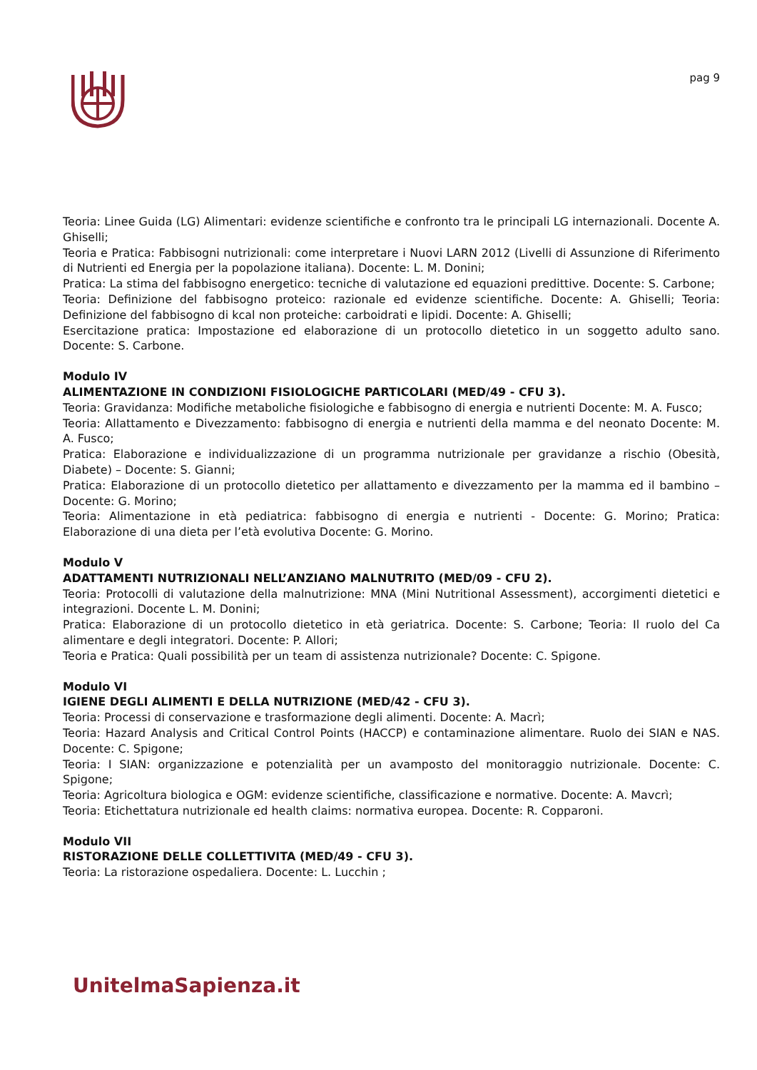pag 9
Teoria: Linee Guida (LG) Alimentari: evidenze scientifiche e confronto tra le principali LG internazionali. Docente A. Ghiselli;
Teoria e Pratica: Fabbisogni nutrizionali: come interpretare i Nuovi LARN 2012 (Livelli di Assunzione di Riferimento di Nutrienti ed Energia per la popolazione italiana). Docente: L. M. Donini;
Pratica: La stima del fabbisogno energetico: tecniche di valutazione ed equazioni predittive. Docente: S. Carbone;
Teoria: Definizione del fabbisogno proteico: razionale ed evidenze scientifiche. Docente: A. Ghiselli; Teoria: Definizione del fabbisogno di kcal non proteiche: carboidrati e lipidi. Docente: A. Ghiselli;
Esercitazione pratica: Impostazione ed elaborazione di un protocollo dietetico in un soggetto adulto sano. Docente: S. Carbone.
Modulo IV
ALIMENTAZIONE IN CONDIZIONI FISIOLOGICHE PARTICOLARI (MED/49 - CFU 3).
Teoria: Gravidanza: Modifiche metaboliche fisiologiche e fabbisogno di energia e nutrienti Docente: M. A. Fusco;
Teoria: Allattamento e Divezzamento: fabbisogno di energia e nutrienti della mamma e del neonato Docente: M. A. Fusco;
Pratica: Elaborazione e individualizzazione di un programma nutrizionale per gravidanze a rischio (Obesità, Diabete) – Docente: S. Gianni;
Pratica: Elaborazione di un protocollo dietetico per allattamento e divezzamento per la mamma ed il bambino – Docente: G. Morino;
Teoria: Alimentazione in età pediatrica: fabbisogno di energia e nutrienti - Docente: G. Morino; Pratica: Elaborazione di una dieta per l’età evolutiva Docente: G. Morino.
Modulo V
ADATTAMENTI NUTRIZIONALI NELL’ANZIANO MALNUTRITO (MED/09 - CFU 2).
Teoria: Protocolli di valutazione della malnutrizione: MNA (Mini Nutritional Assessment), accorgimenti dietetici e integrazioni. Docente L. M. Donini;
Pratica: Elaborazione di un protocollo dietetico in età geriatrica. Docente: S. Carbone; Teoria: Il ruolo del Ca alimentare e degli integratori. Docente: P. Allori;
Teoria e Pratica: Quali possibilità per un team di assistenza nutrizionale? Docente: C. Spigone.
Modulo VI
IGIENE DEGLI ALIMENTI E DELLA NUTRIZIONE (MED/42 - CFU 3).
Teoria: Processi di conservazione e trasformazione degli alimenti. Docente: A. Macrì;
Teoria: Hazard Analysis and Critical Control Points (HACCP) e contaminazione alimentare. Ruolo dei SIAN e NAS. Docente: C. Spigone;
Teoria: I SIAN: organizzazione e potenzialità per un avamposto del monitoraggio nutrizionale. Docente: C. Spigone;
Teoria: Agricoltura biologica e OGM: evidenze scientifiche, classificazione e normative. Docente: A. Mavcrì;
Teoria: Etichettatura nutrizionale ed health claims: normativa europea. Docente: R. Copparoni.
Modulo VII
RISTORAZIONE DELLE COLLETTIVITA (MED/49 - CFU 3).
Teoria: La ristorazione ospedaliera. Docente: L. Lucchin ;
UnitelmaSapienza.it